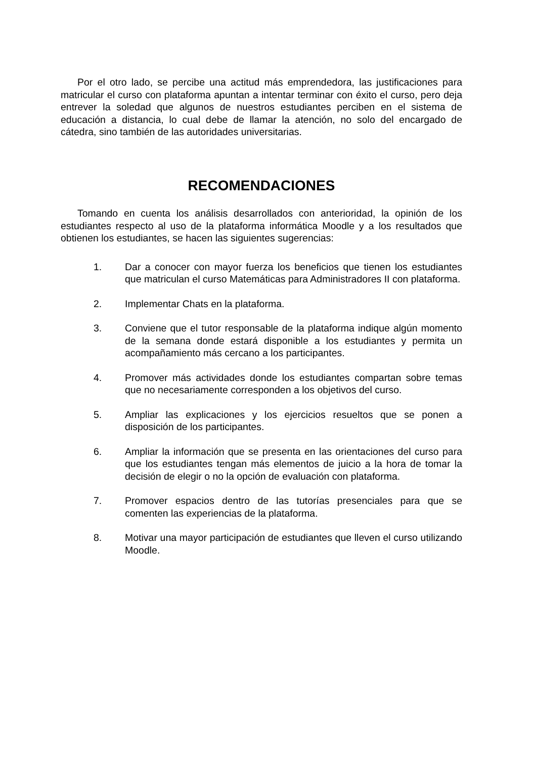Por el otro lado, se percibe una actitud más emprendedora, las justificaciones para matricular el curso con plataforma apuntan a intentar terminar con éxito el curso, pero deja entrever la soledad que algunos de nuestros estudiantes perciben en el sistema de educación a distancia, lo cual debe de llamar la atención, no solo del encargado de cátedra, sino también de las autoridades universitarias.
RECOMENDACIONES
Tomando en cuenta los análisis desarrollados con anterioridad, la opinión de los estudiantes respecto al uso de la plataforma informática Moodle y a los resultados que obtienen los estudiantes, se hacen las siguientes sugerencias:
1. Dar a conocer con mayor fuerza los beneficios que tienen los estudiantes que matriculan el curso Matemáticas para Administradores II con plataforma.
2. Implementar Chats en la plataforma.
3. Conviene que el tutor responsable de la plataforma indique algún momento de la semana donde estará disponible a los estudiantes y permita un acompañamiento más cercano a los participantes.
4. Promover más actividades donde los estudiantes compartan sobre temas que no necesariamente corresponden a los objetivos del curso.
5. Ampliar las explicaciones y los ejercicios resueltos que se ponen a disposición de los participantes.
6. Ampliar la información que se presenta en las orientaciones del curso para que los estudiantes tengan más elementos de juicio a la hora de tomar la decisión de elegir o no la opción de evaluación con plataforma.
7. Promover espacios dentro de las tutorías presenciales para que se comenten las experiencias de la plataforma.
8. Motivar una mayor participación de estudiantes que lleven el curso utilizando Moodle.